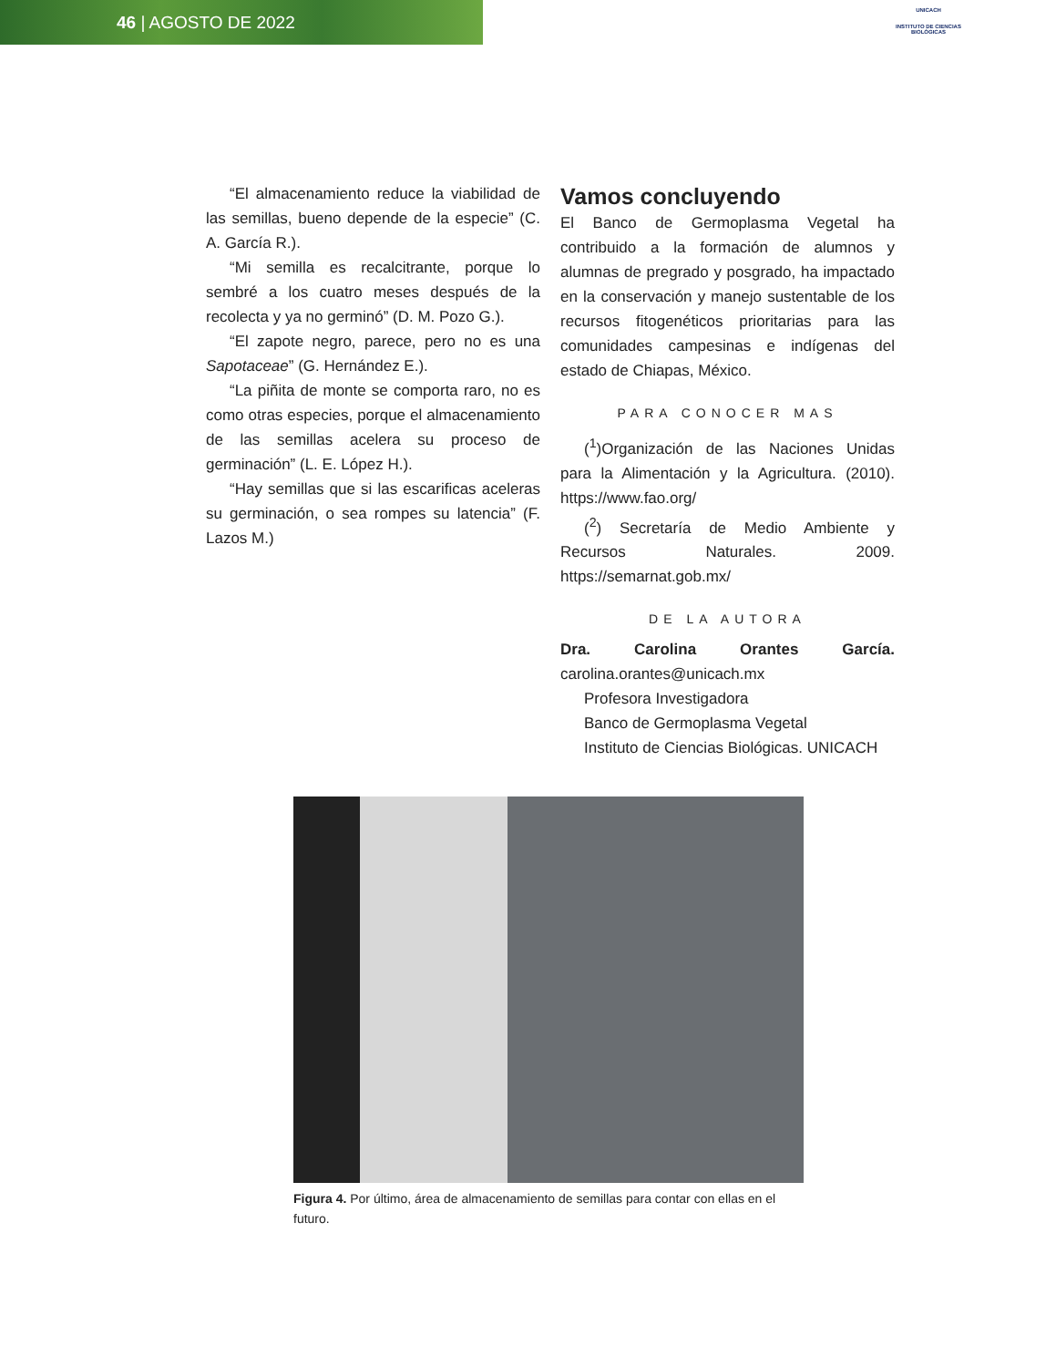46 | AGOSTO DE 2022
UNICACH
INSTITUTO DE CIENCIAS BIOLÓGICAS
“El almacenamiento reduce la viabilidad de las semillas, bueno depende de la especie” (C. A. García R.).
“Mi semilla es recalcitrante, porque lo sembré a los cuatro meses después de la recolecta y ya no germinó” (D. M. Pozo G.).
“El zapote negro, parece, pero no es una Sapotaceae” (G. Hernández E.).
“La piñita de monte se comporta raro, no es como otras especies, porque el almacenamiento de las semillas acelera su proceso de germinación” (L. E. López H.).
“Hay semillas que si las escarificas aceleras su germinación, o sea rompes su latencia” (F. Lazos M.)
Vamos concluyendo
El Banco de Germoplasma Vegetal ha contribuido a la formación de alumnos y alumnas de pregrado y posgrado, ha impactado en la conservación y manejo sustentable de los recursos fitogenéticos prioritarias para las comunidades campesinas e indígenas del estado de Chiapas, México.
PARA CONOCER MAS
(<sup>1</sup>)Organización de las Naciones Unidas para la Alimentación y la Agricultura. (2010). https://www.fao.org/
(<sup>2</sup>) Secretaría de Medio Ambiente y Recursos Naturales. 2009. https://semarnat.gob.mx/
DE LA AUTORA
Dra. Carolina Orantes García. carolina.orantes@unicach.mx
Profesora Investigadora
Banco de Germoplasma Vegetal
Instituto de Ciencias Biológicas. UNICACH
Figura 4. Por último, área de almacenamiento de semillas para contar con ellas en el futuro.